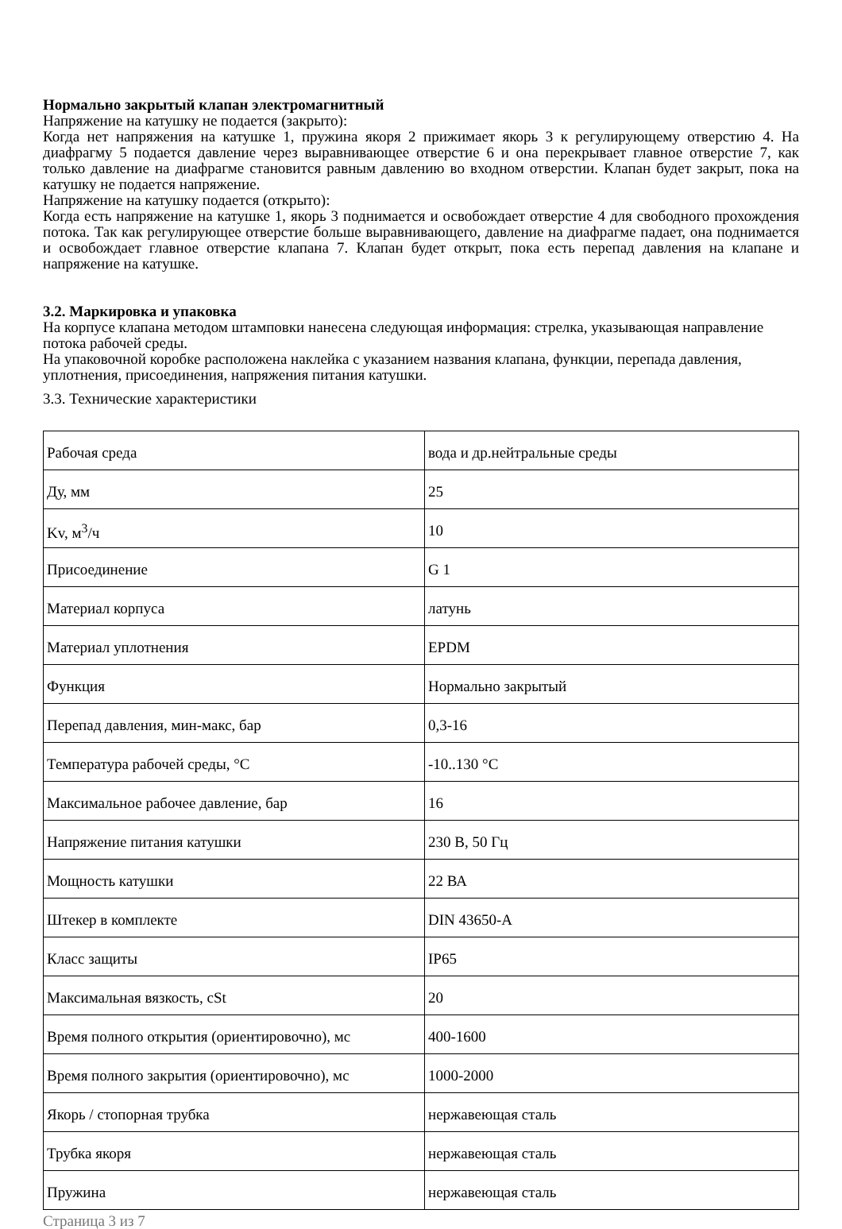Нормально закрытый клапан электромагнитный
Напряжение на катушку не подается (закрыто):
Когда нет напряжения на катушке 1, пружина якоря 2 прижимает якорь 3 к регулирующему отверстию 4. На диафрагму 5 подается давление через выравнивающее отверстие 6 и она перекрывает главное отверстие 7, как только давление на диафрагме становится равным давлению во входном отверстии. Клапан будет закрыт, пока на катушку не подается напряжение.
Напряжение на катушку подается (открыто):
Когда есть напряжение на катушке 1, якорь 3 поднимается и освобождает отверстие 4 для свободного прохождения потока. Так как регулирующее отверстие больше выравнивающего, давление на диафрагме падает, она поднимается и освобождает главное отверстие клапана 7. Клапан будет открыт, пока есть перепад давления на клапане и напряжение на катушке.
3.2. Маркировка и упаковка
На корпусе клапана методом штамповки нанесена следующая информация: стрелка, указывающая направление потока рабочей среды.
На упаковочной коробке расположена наклейка с указанием названия клапана, функции, перепада давления, уплотнения, присоединения, напряжения питания катушки.
3.3. Технические характеристики
| Рабочая среда | вода и др.нейтральные среды |
| Ду, мм | 25 |
| Kv, м<sup>3</sup>/ч | 10 |
| Присоединение | G 1 |
| Материал корпуса | латунь |
| Материал уплотнения | EPDM |
| Функция | Нормально закрытый |
| Перепад давления, мин-макс, бар | 0,3-16 |
| Температура рабочей среды, °С | -10..130 °С |
| Максимальное рабочее давление, бар | 16 |
| Напряжение питания катушки | 230 В, 50 Гц |
| Мощность катушки | 22 ВА |
| Штекер в комплекте | DIN 43650-A |
| Класс защиты | IP65 |
| Максимальная вязкость, cSt | 20 |
| Время полного открытия (ориентировочно), мс | 400-1600 |
| Время полного закрытия (ориентировочно), мс | 1000-2000 |
| Якорь / стопорная трубка | нержавеющая сталь |
| Трубка якоря | нержавеющая сталь |
| Пружина | нержавеющая сталь |
Страница 3 из 7